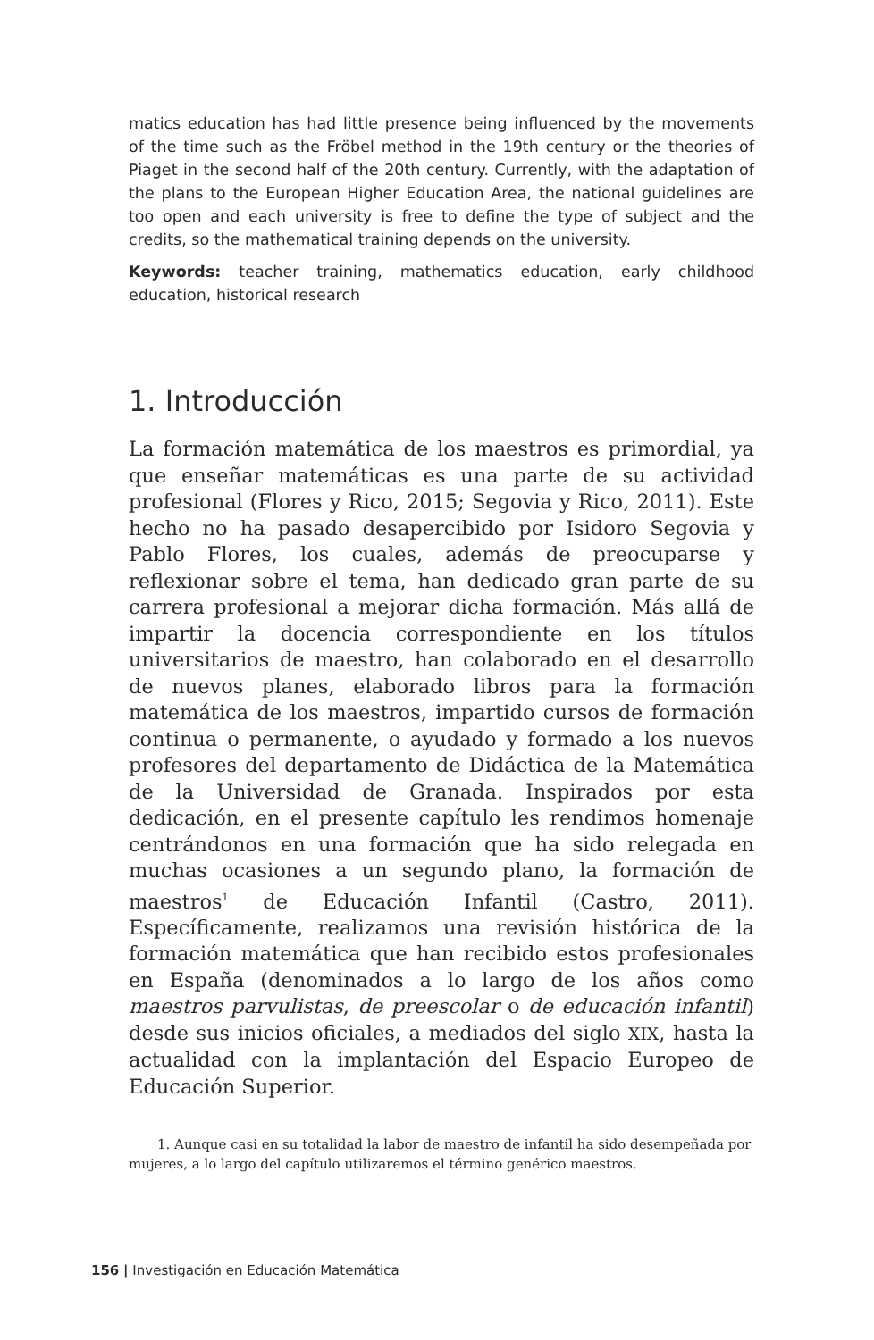matics education has had little presence being influenced by the movements of the time such as the Fröbel method in the 19th century or the theories of Piaget in the second half of the 20th century. Currently, with the adaptation of the plans to the European Higher Education Area, the national guidelines are too open and each university is free to define the type of subject and the credits, so the mathematical training depends on the university.
Keywords: teacher training, mathematics education, early childhood education, historical research
1. Introducción
La formación matemática de los maestros es primordial, ya que enseñar matemáticas es una parte de su actividad profesional (Flores y Rico, 2015; Segovia y Rico, 2011). Este hecho no ha pasado desapercibido por Isidoro Segovia y Pablo Flores, los cuales, además de preocuparse y reflexionar sobre el tema, han dedicado gran parte de su carrera profesional a mejorar dicha formación. Más allá de impartir la docencia correspondiente en los títulos universitarios de maestro, han colaborado en el desarrollo de nuevos planes, elaborado libros para la formación matemática de los maestros, impartido cursos de formación continua o permanente, o ayudado y formado a los nuevos profesores del departamento de Didáctica de la Matemática de la Universidad de Granada. Inspirados por esta dedicación, en el presente capítulo les rendimos homenaje centrándonos en una formación que ha sido relegada en muchas ocasiones a un segundo plano, la formación de maestros<sup>1</sup> de Educación Infantil (Castro, 2011). Específicamente, realizamos una revisión histórica de la formación matemática que han recibido estos profesionales en España (denominados a lo largo de los años como maestros parvulistas, de preescolar o de educación infantil) desde sus inicios oficiales, a mediados del siglo XIX, hasta la actualidad con la implantación del Espacio Europeo de Educación Superior.
1. Aunque casi en su totalidad la labor de maestro de infantil ha sido desempeñada por mujeres, a lo largo del capítulo utilizaremos el término genérico maestros.
156 | Investigación en Educación Matemática